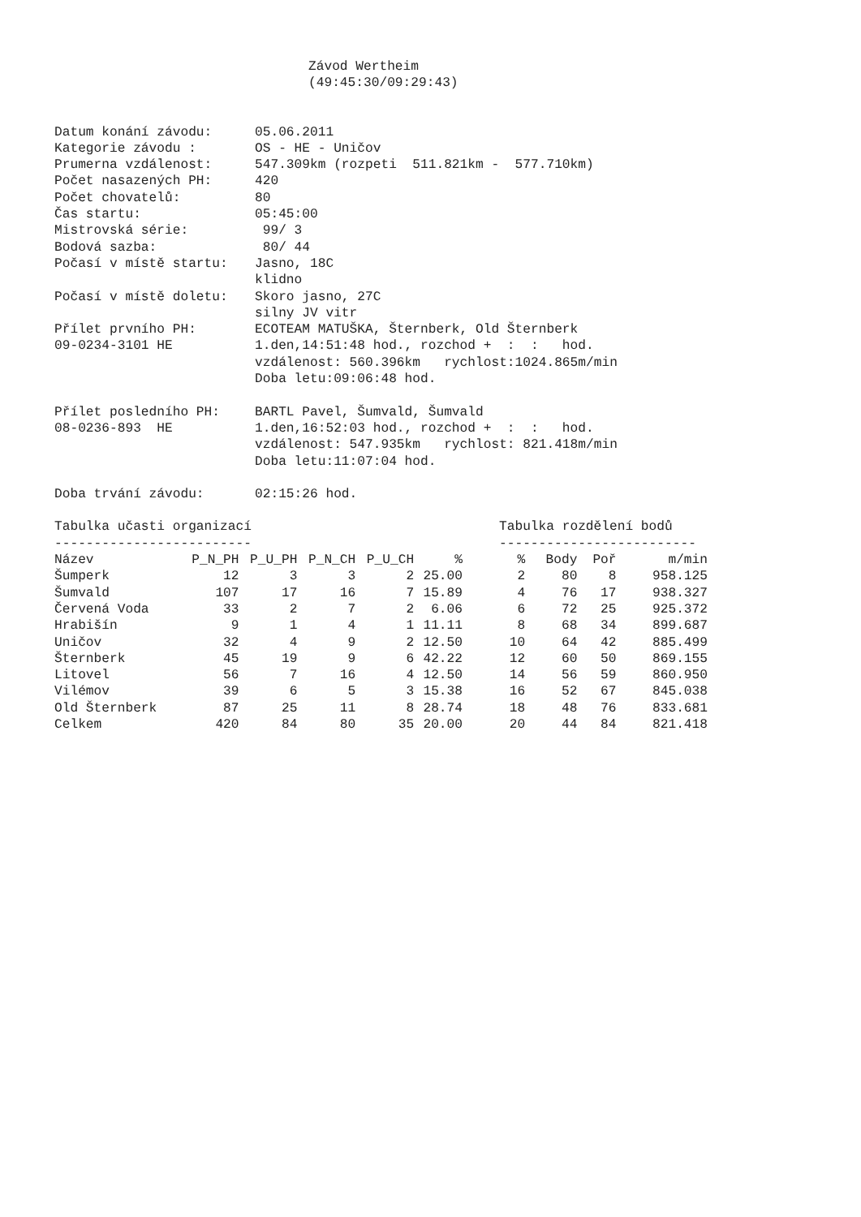Závod Wertheim
(49:45:30/09:29:43)
Datum konání závodu:
05.06.2011
Kategorie závodu :
OS - HE - Uničov
Prumerna vzdálenost:
547.309km (rozpeti 511.821km - 577.710km)
Počet nasazených PH:
420
Počet chovatelů:
80
Čas startu:
05:45:00
Mistrovská série:
99/ 3
Bodová sazba:
80/ 44
Počasí v místě startu:
Jasno, 18C
klidno
Počasí v místě doletu:
Skoro jasno, 27C
silny JV vitr
Přílet prvního PH:
09-0234-3101 HE
ECOTEAM MATUŠKA, Šternberk, Old Šternberk
1.den,14:51:48 hod., rozchod + : : hod.
vzdálenost: 560.396km rychlost:1024.865m/min
Doba letu:09:06:48 hod.
Přílet posledního PH:
08-0236-893 HE
BARTL Pavel, Šumvald, Šumvald
1.den,16:52:03 hod., rozchod + : : hod.
vzdálenost: 547.935km rychlost: 821.418m/min
Doba letu:11:07:04 hod.
Doba trvání závodu:
02:15:26 hod.
Tabulka učasti organizací
-------------------------
| Název | P_N_PH | P_U_PH | P_N_CH | P_U_CH | % |
| --- | --- | --- | --- | --- | --- |
| Šumperk | 12 | 3 | 3 | 2 | 25.00 |
| Šumvald | 107 | 17 | 16 | 7 | 15.89 |
| Červená Voda | 33 | 2 | 7 | 2 | 6.06 |
| Hrabišín | 9 | 1 | 4 | 1 | 11.11 |
| Uničov | 32 | 4 | 9 | 2 | 12.50 |
| Šternberk | 45 | 19 | 9 | 6 | 42.22 |
| Litovel | 56 | 7 | 16 | 4 | 12.50 |
| Vilémov | 39 | 6 | 5 | 3 | 15.38 |
| Old Šternberk | 87 | 25 | 11 | 8 | 28.74 |
| Celkem | 420 | 84 | 80 | 35 | 20.00 |
Tabulka rozdělení bodů
-------------------------
| % | Body | Poř | m/min |
| --- | --- | --- | --- |
| 2 | 80 | 8 | 958.125 |
| 4 | 76 | 17 | 938.327 |
| 6 | 72 | 25 | 925.372 |
| 8 | 68 | 34 | 899.687 |
| 10 | 64 | 42 | 885.499 |
| 12 | 60 | 50 | 869.155 |
| 14 | 56 | 59 | 860.950 |
| 16 | 52 | 67 | 845.038 |
| 18 | 48 | 76 | 833.681 |
| 20 | 44 | 84 | 821.418 |